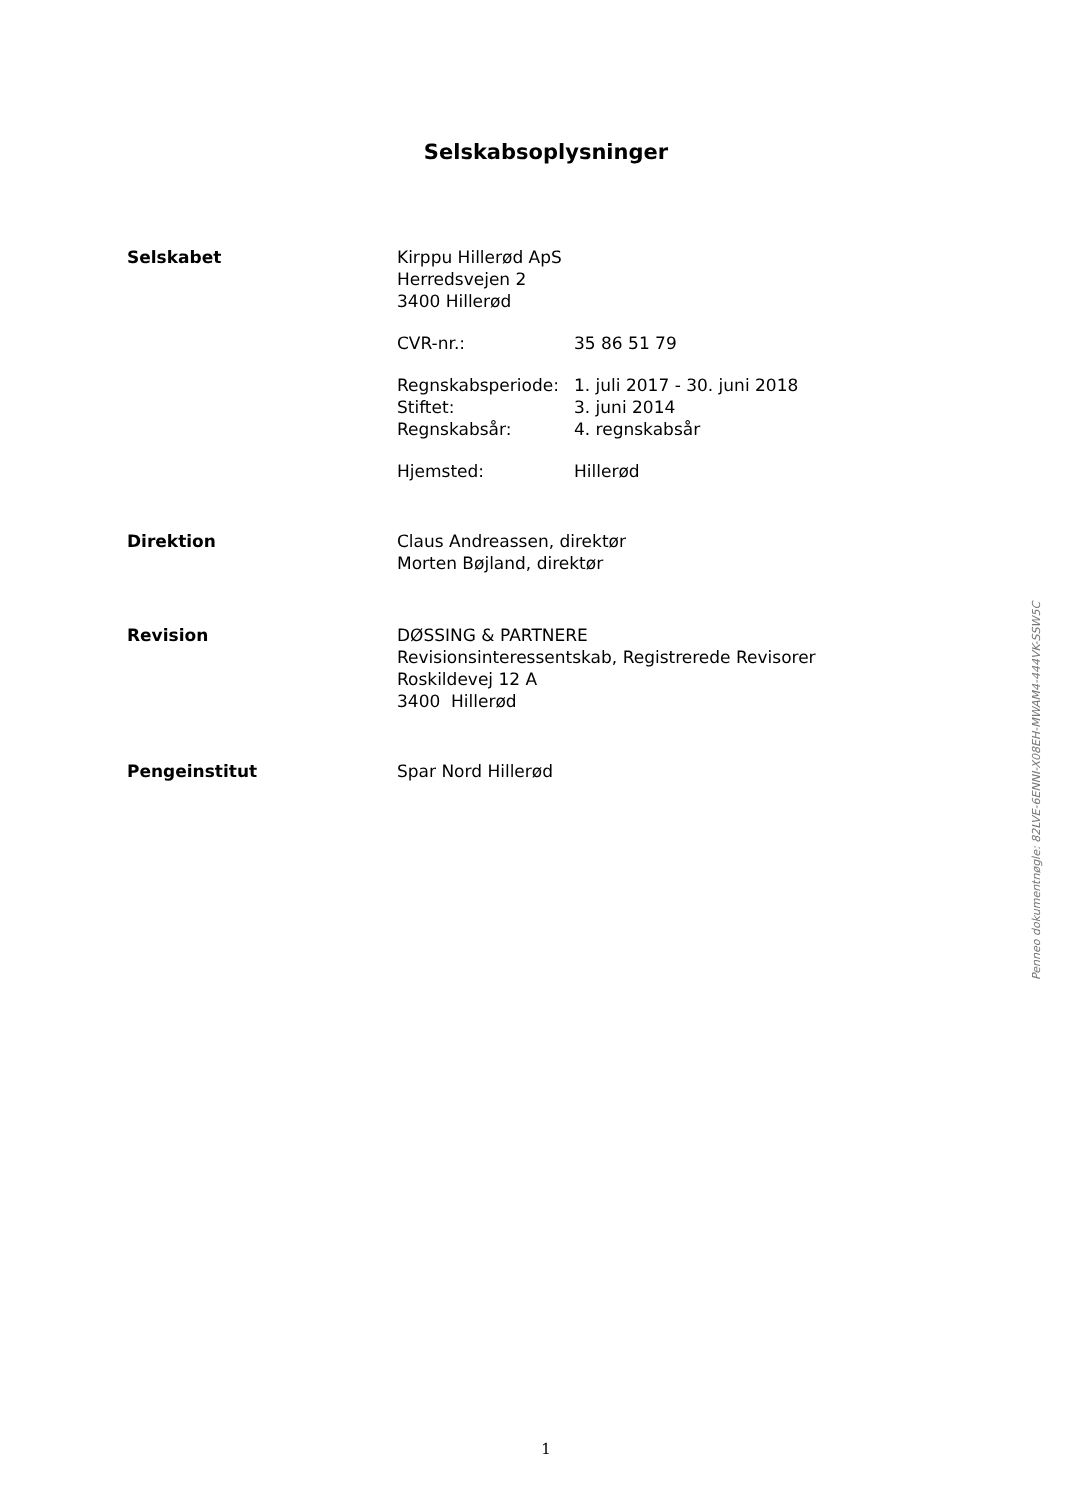Selskabsoplysninger
Selskabet Kirppu Hillerød ApS
Herredsvejen 2
3400 Hillerød
CVR-nr.: 35 86 51 79
Regnskabsperiode: 1. juli 2017 - 30. juni 2018
Stiftet: 3. juni 2014
Regnskabsår: 4. regnskabsår
Hjemsted: Hillerød
Direktion Claus Andreassen, direktør
Morten Bøjland, direktør
Revision DØSSING & PARTNERE
Revisionsinteressentskab, Registrerede Revisorer
Roskildevej 12 A
3400 Hillerød
Pengeinstitut Spar Nord Hillerød
Penneo dokumentnøgle: 82LVE-6ENNI-X08EH-MWAM4-444VK-SSW5C
1